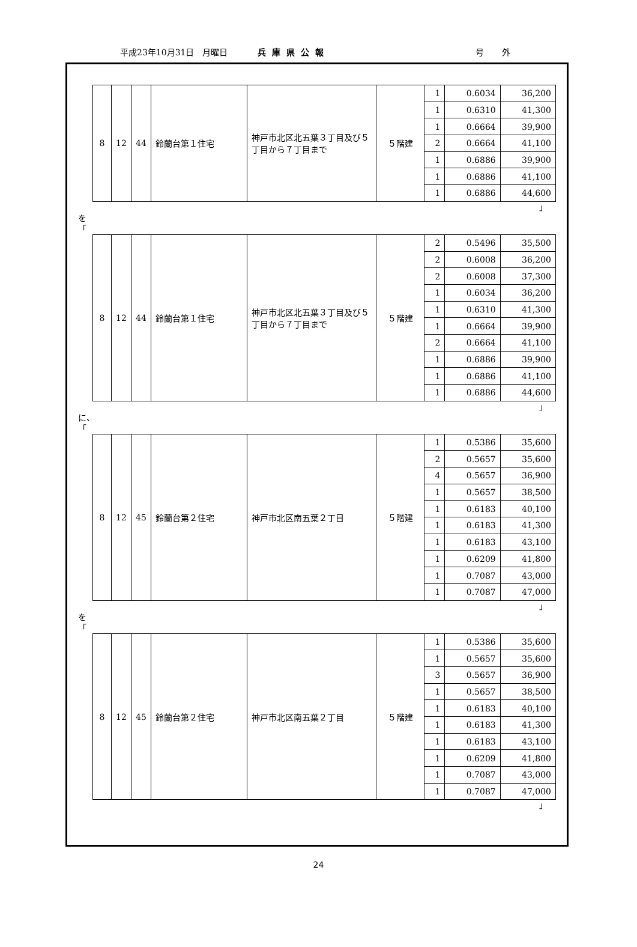平成23年10月31日　月曜日 兵庫県公報 号外
| 8 | 12 | 44 | 鈴蘭台第１住宅 | 神戸市北区北五葉３丁目及び５丁目から７丁目まで | ５階建 | 1 | 0.6034 | 36,200 |
| | | | | | | 1 | 0.6310 | 41,300 |
| | | | | | | 1 | 0.6664 | 39,900 |
| | | | | | | 2 | 0.6664 | 41,100 |
| | | | | | | 1 | 0.6886 | 39,900 |
| | | | | | | 1 | 0.6886 | 41,100 |
| | | | | | | 1 | 0.6886 | 44,600 |
」
を
「
| 8 | 12 | 44 | 鈴蘭台第１住宅 | 神戸市北区北五葉３丁目及び５丁目から７丁目まで | ５階建 | 2 | 0.5496 | 35,500 |
| | | | | | | 2 | 0.6008 | 36,200 |
| | | | | | | 2 | 0.6008 | 37,300 |
| | | | | | | 1 | 0.6034 | 36,200 |
| | | | | | | 1 | 0.6310 | 41,300 |
| | | | | | | 1 | 0.6664 | 39,900 |
| | | | | | | 2 | 0.6664 | 41,100 |
| | | | | | | 1 | 0.6886 | 39,900 |
| | | | | | | 1 | 0.6886 | 41,100 |
| | | | | | | 1 | 0.6886 | 44,600 |
」
に、
「
| 8 | 12 | 45 | 鈴蘭台第２住宅 | 神戸市北区南五葉２丁目 | ５階建 | 1 | 0.5386 | 35,600 |
| | | | | | | 2 | 0.5657 | 35,600 |
| | | | | | | 4 | 0.5657 | 36,900 |
| | | | | | | 1 | 0.5657 | 38,500 |
| | | | | | | 1 | 0.6183 | 40,100 |
| | | | | | | 1 | 0.6183 | 41,300 |
| | | | | | | 1 | 0.6183 | 43,100 |
| | | | | | | 1 | 0.6209 | 41,800 |
| | | | | | | 1 | 0.7087 | 43,000 |
| | | | | | | 1 | 0.7087 | 47,000 |
」
を
「
| 8 | 12 | 45 | 鈴蘭台第２住宅 | 神戸市北区南五葉２丁目 | ５階建 | 1 | 0.5386 | 35,600 |
| | | | | | | 1 | 0.5657 | 35,600 |
| | | | | | | 3 | 0.5657 | 36,900 |
| | | | | | | 1 | 0.5657 | 38,500 |
| | | | | | | 1 | 0.6183 | 40,100 |
| | | | | | | 1 | 0.6183 | 41,300 |
| | | | | | | 1 | 0.6183 | 43,100 |
| | | | | | | 1 | 0.6209 | 41,800 |
| | | | | | | 1 | 0.7087 | 43,000 |
| | | | | | | 1 | 0.7087 | 47,000 |
」
24